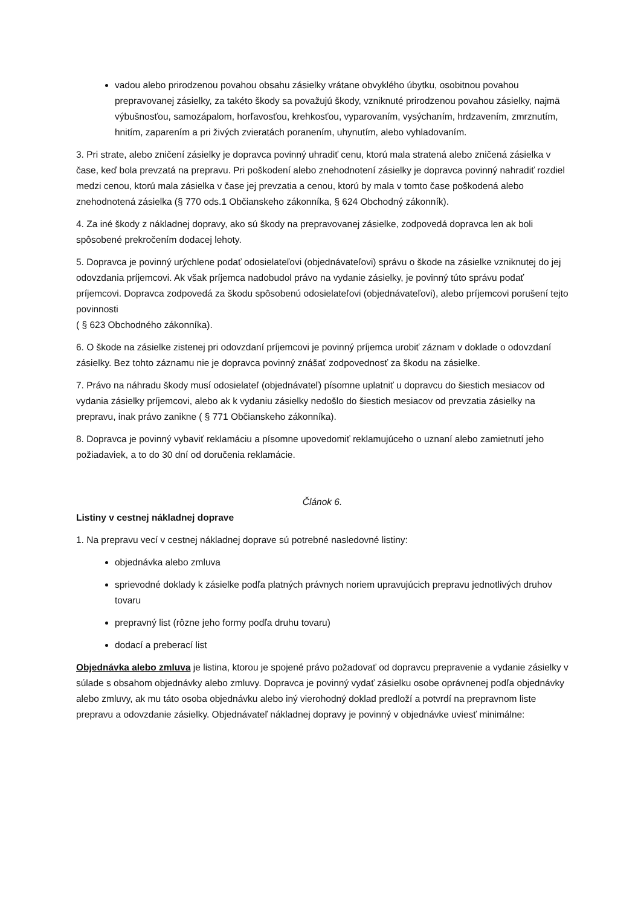vadou alebo prirodzenou povahou obsahu zásielky vrátane obvyklého úbytku, osobitnou povahou prepravovanej zásielky, za takéto škody sa považujú škody, vzniknuté prirodzenou povahou zásielky, najmä výbušnosťou, samozápalom, horľavosťou, krehkosťou, vyparovaním, vysýchaním, hrdzavením, zmrznutím, hnitím, zaparením a pri živých zvieratách poranením, uhynutím, alebo vyhladovaním.
3. Pri strate, alebo zničení zásielky je dopravca povinný uhradiť cenu, ktorú mala stratená alebo zničená zásielka v čase, keď bola prevzatá na prepravu. Pri poškodení alebo znehodnotení zásielky je dopravca povinný nahradiť rozdiel medzi cenou, ktorú mala zásielka v čase jej prevzatia a cenou, ktorú by mala v tomto čase poškodená alebo znehodnotená zásielka (§ 770 ods.1 Občianskeho zákonníka, § 624 Obchodný zákonník).
4. Za iné škody z nákladnej dopravy, ako sú škody na prepravovanej zásielke, zodpovedá dopravca len ak boli spôsobené prekročením dodacej lehoty.
5. Dopravca je povinný urýchlene podať odosielateľovi (objednávateľovi) správu o škode na zásielke vzniknutej do jej odovzdania príjemcovi. Ak však príjemca nadobudol právo na vydanie zásielky, je povinný túto správu podať príjemcovi. Dopravca zodpovedá za škodu spôsobenú odosielateľovi (objednávateľovi), alebo príjemcovi porušení tejto povinnosti
( § 623 Obchodného zákonníka).
6. O škode na zásielke zistenej pri odovzdaní príjemcovi je povinný príjemca urobiť záznam v doklade o odovzdaní zásielky. Bez tohto záznamu nie je dopravca povinný znášať zodpovednosť za škodu na zásielke.
7. Právo na náhradu škody musí odosielateľ (objednávateľ) písomne uplatniť u dopravcu do šiestich mesiacov od vydania zásielky príjemcovi, alebo ak k vydaniu zásielky nedošlo do šiestich mesiacov od prevzatia zásielky na prepravu, inak právo zanikne ( § 771 Občianskeho zákonníka).
8. Dopravca je povinný vybaviť reklamáciu a písomne upovedomiť reklamujúceho o uznaní alebo zamietnutí jeho požiadaviek, a to do 30 dní od doručenia reklamácie.
Článok 6.
Listiny v cestnej nákladnej doprave
1. Na prepravu vecí v cestnej nákladnej doprave sú potrebné nasledovné listiny:
objednávka alebo zmluva
sprievodné doklady k zásielke podľa platných právnych noriem upravujúcich prepravu jednotlivých druhov tovaru
prepravný list (rôzne jeho formy podľa druhu tovaru)
dodací a preberací list
Objednávka alebo zmluva je listina, ktorou je spojené právo požadovať od dopravcu prepravenie a vydanie zásielky v súlade s obsahom objednávky alebo zmluvy. Dopravca je povinný vydať zásielku osobe oprávnenej podľa objednávky alebo zmluvy, ak mu táto osoba objednávku alebo iný vierohodný doklad predloží a potvrdí na prepravnom liste prepravu a odovzdanie zásielky. Objednávateľ nákladnej dopravy je povinný v objednávke uviesť minimálne: